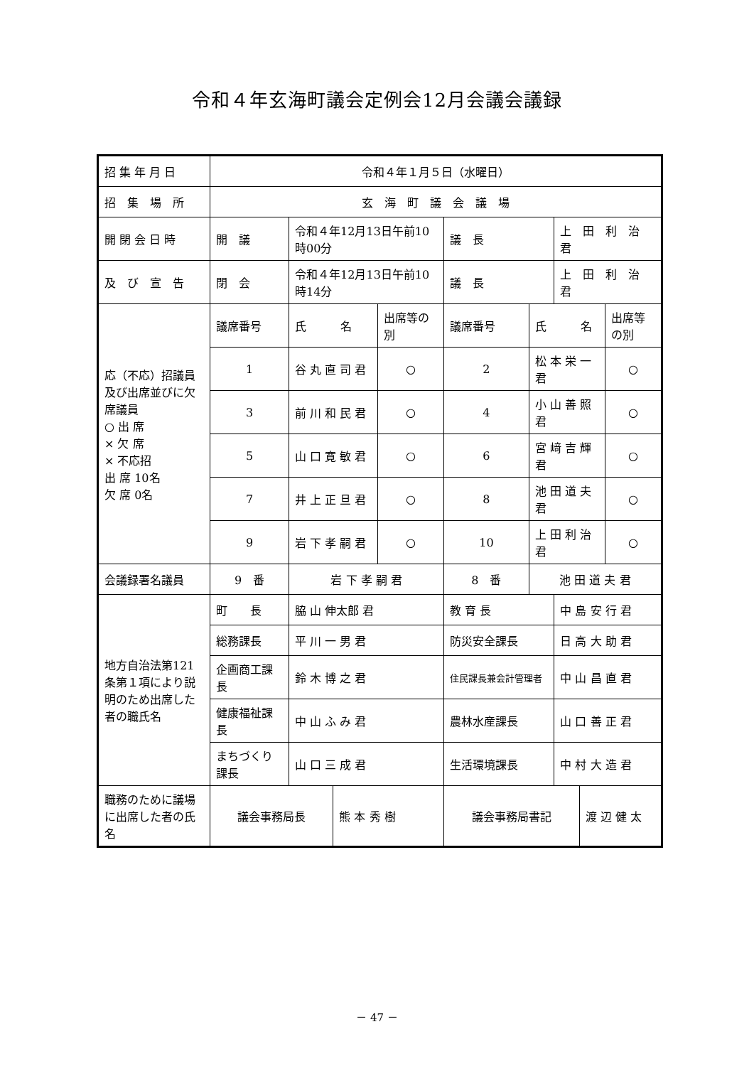令和４年玄海町議会定例会12月会議会議録
| 招 集 年 月 日 | 令和４年１月５日（水曜日） | | | | | | | | |
| 招 集 場 所 | 玄 海 町 議 会 議 場 | | | | | | | | |
| 開 閉 会 日 時 | 開 議 | 令和４年12月13日午前10時00分 | | | 議 長 | | 上 田 利 治 君 | | |
| 及 び 宣 告 | 閉 会 | 令和４年12月13日午前10時14分 | | | 議 長 | | 上 田 利 治 君 | | |
| 応（不応）招議員及び出席並びに欠席議員 ○ 出 席 × 欠 席 × 不応招 出 席 10名 欠 席 0名 | 議席番号 | 氏 名 | | 出席等の別 | 議席番号 | 氏 名 | | | 出席等の別 |
| | 1 | 谷 丸 直 司 君 | | ○ | 2 | 松 本 栄 一 君 | | | ○ |
| | 3 | 前 川 和 民 君 | | ○ | 4 | 小 山 善 照 君 | | | ○ |
| | 5 | 山 口 寛 敏 君 | | ○ | 6 | 宮 﨑 吉 輝 君 | | | ○ |
| | 7 | 井 上 正 旦 君 | | ○ | 8 | 池 田 道 夫 君 | | | ○ |
| | 9 | 岩 下 孝 嗣 君 | | ○ | 10 | 上 田 利 治 君 | | | ○ |
| 会議録署名議員 | 9 番 | 岩 下 孝 嗣 君 | | | 8 番 | 池 田 道 夫 君 | | | |
| 地方自治法第121条第１項により説明のため出席した者の職氏名 | 町 長 | 脇 山 伸太郎 君 | | | 教 育 長 | | 中 島 安 行 君 | | |
| | 総務課長 | 平 川 一 男 君 | | | 防災安全課長 | | 日 高 大 助 君 | | |
| | 企画商工課長 | 鈴 木 博 之 君 | | | 住民課長兼会計管理者 | | 中 山 昌 直 君 | | |
| | 健康福祉課長 | 中 山 ふ み 君 | | | 農林水産課長 | | 山 口 善 正 君 | | |
| | まちづくり課長 | 山 口 三 成 君 | | | 生活環境課長 | | 中 村 大 造 君 | | |
| 職務のために議場に出席した者の氏名 | 議会事務局長 | | 熊 本 秀 樹 | | 議会事務局書記 | | | 渡 辺 健 太 | |
－ 47 －